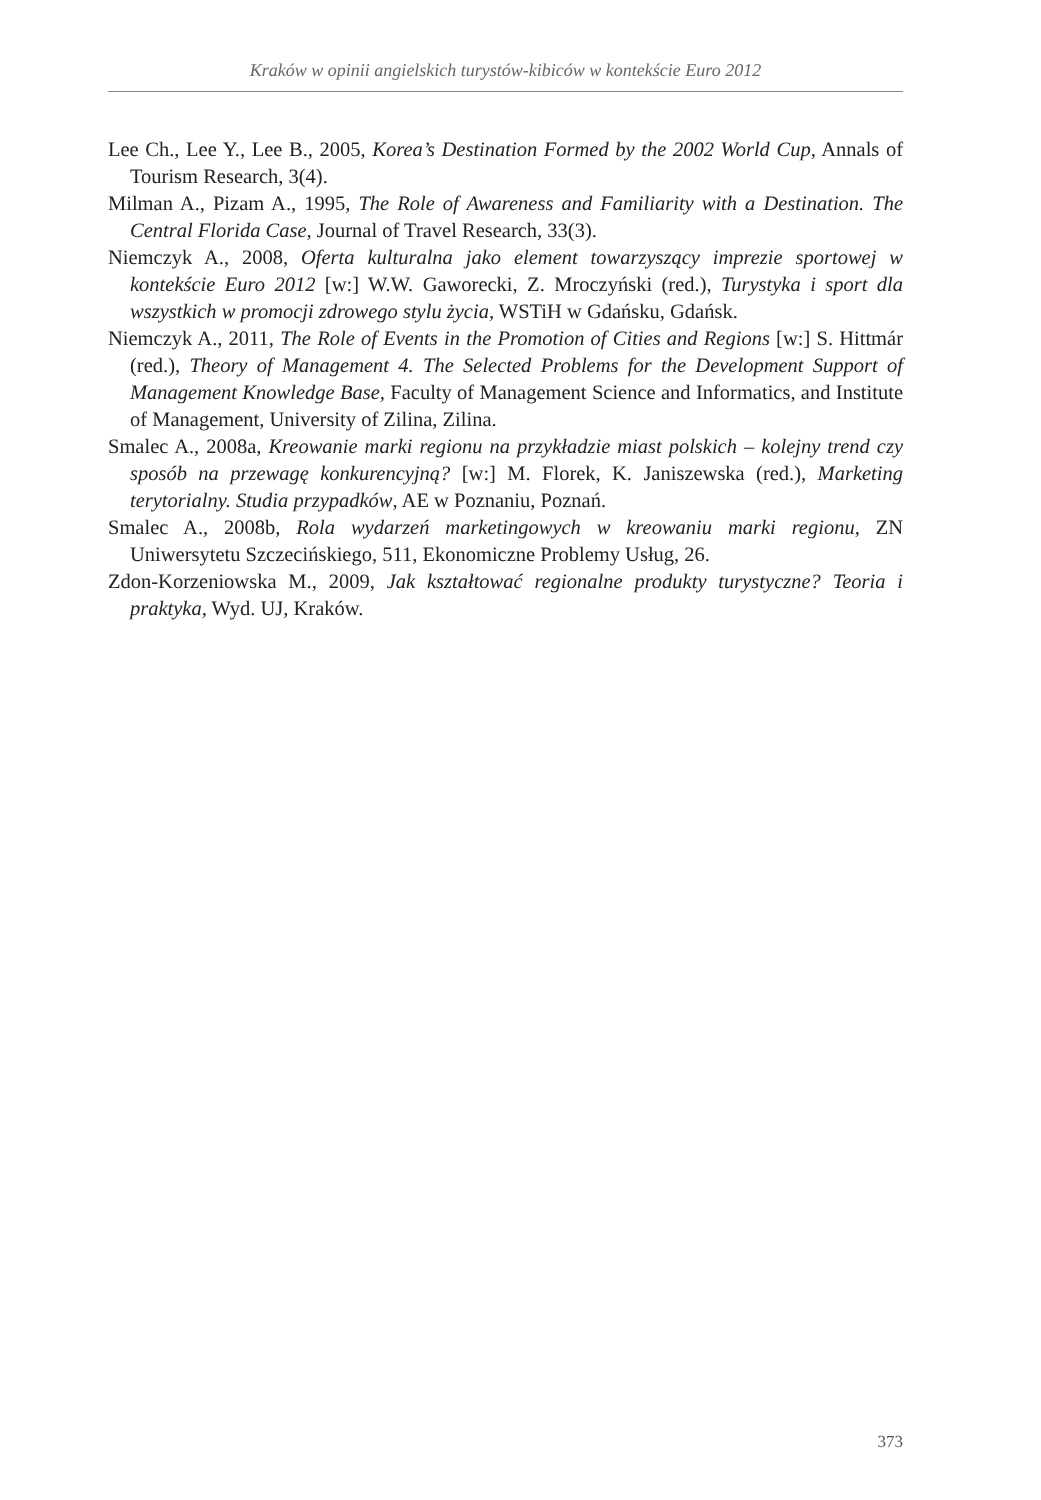Kraków w opinii angielskich turystów-kibiców w kontekście Euro 2012
Lee Ch., Lee Y., Lee B., 2005, Korea’s Destination Formed by the 2002 World Cup, Annals of Tourism Research, 3(4).
Milman A., Pizam A., 1995, The Role of Awareness and Familiarity with a Destination. The Central Florida Case, Journal of Travel Research, 33(3).
Niemczyk A., 2008, Oferta kulturalna jako element towarzyszący imprezie sportowej w kontekście Euro 2012 [w:] W.W. Gaworecki, Z. Mroczyński (red.), Turystyka i sport dla wszystkich w promocji zdrowego stylu życia, WSTiH w Gdańsku, Gdańsk.
Niemczyk A., 2011, The Role of Events in the Promotion of Cities and Regions [w:] S. Hittmár (red.), Theory of Management 4. The Selected Problems for the Development Support of Management Knowledge Base, Faculty of Management Science and Informatics, and Institute of Management, University of Zilina, Zilina.
Smalec A., 2008a, Kreowanie marki regionu na przykładzie miast polskich – kolejny trend czy sposób na przewagę konkurencyjną? [w:] M. Florek, K. Janiszewska (red.), Marketing terytorialny. Studia przypadków, AE w Poznaniu, Poznań.
Smalec A., 2008b, Rola wydarzeń marketingowych w kreowaniu marki regionu, ZN Uniwersytetu Szczecińskiego, 511, Ekonomiczne Problemy Usług, 26.
Zdon-Korzeniowska M., 2009, Jak kształtować regionalne produkty turystyczne? Teoria i praktyka, Wyd. UJ, Kraków.
373